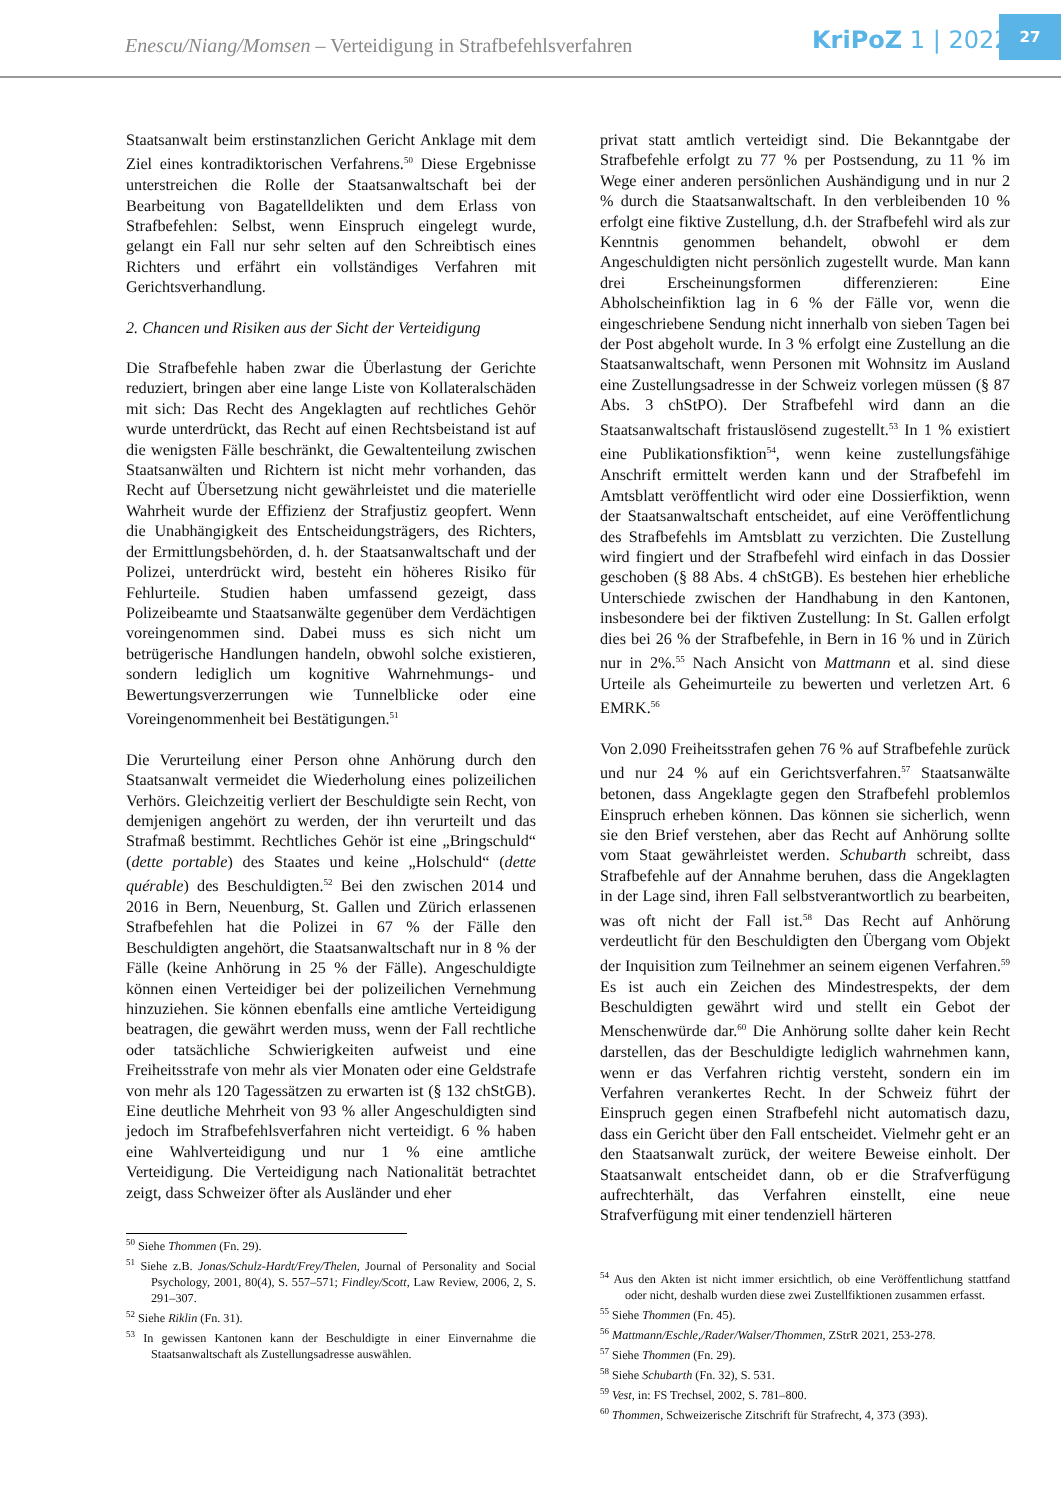Enescu/Niang/Momsen – Verteidigung in Strafbefehlsverfahren
KriPoZ 1 | 2022
27
Staatsanwalt beim erstinstanzlichen Gericht Anklage mit dem Ziel eines kontradiktorischen Verfahrens.<sup>50</sup> Diese Ergebnisse unterstreichen die Rolle der Staatsanwaltschaft bei der Bearbeitung von Bagatelldelikten und dem Erlass von Strafbefehlen: Selbst, wenn Einspruch eingelegt wurde, gelangt ein Fall nur sehr selten auf den Schreibtisch eines Richters und erfährt ein vollständiges Verfahren mit Gerichtsverhandlung.
2. Chancen und Risiken aus der Sicht der Verteidigung
Die Strafbefehle haben zwar die Überlastung der Gerichte reduziert, bringen aber eine lange Liste von Kollateralschäden mit sich: Das Recht des Angeklagten auf rechtliches Gehör wurde unterdrückt, das Recht auf einen Rechtsbeistand ist auf die wenigsten Fälle beschränkt, die Gewaltenteilung zwischen Staatsanwälten und Richtern ist nicht mehr vorhanden, das Recht auf Übersetzung nicht gewährleistet und die materielle Wahrheit wurde der Effizienz der Strafjustiz geopfert. Wenn die Unabhängigkeit des Entscheidungsträgers, des Richters, der Ermittlungsbehörden, d. h. der Staatsanwaltschaft und der Polizei, unterdrückt wird, besteht ein höheres Risiko für Fehlurteile. Studien haben umfassend gezeigt, dass Polizeibeamte und Staatsanwälte gegenüber dem Verdächtigen voreingenommen sind. Dabei muss es sich nicht um betrügerische Handlungen handeln, obwohl solche existieren, sondern lediglich um kognitive Wahrnehmungs- und Bewertungsverzerrungen wie Tunnelblicke oder eine Voreingenommenheit bei Bestätigungen.<sup>51</sup>
Die Verurteilung einer Person ohne Anhörung durch den Staatsanwalt vermeidet die Wiederholung eines polizeilichen Verhörs. Gleichzeitig verliert der Beschuldigte sein Recht, von demjenigen angehört zu werden, der ihn verurteilt und das Strafmaß bestimmt. Rechtliches Gehör ist eine „Bringschuld“ (dette portable) des Staates und keine „Holschuld“ (dette quérable) des Beschuldigten.<sup>52</sup> Bei den zwischen 2014 und 2016 in Bern, Neuenburg, St. Gallen und Zürich erlassenen Strafbefehlen hat die Polizei in 67 % der Fälle den Beschuldigten angehört, die Staatsanwaltschaft nur in 8 % der Fälle (keine Anhörung in 25 % der Fälle). Angeschuldigte können einen Verteidiger bei der polizeilichen Vernehmung hinzuziehen. Sie können ebenfalls eine amtliche Verteidigung beatragen, die gewährt werden muss, wenn der Fall rechtliche oder tatsächliche Schwierigkeiten aufweist und eine Freiheitsstrafe von mehr als vier Monaten oder eine Geldstrafe von mehr als 120 Tagessätzen zu erwarten ist (§ 132 chStGB). Eine deutliche Mehrheit von 93 % aller Angeschuldigten sind jedoch im Strafbefehlsverfahren nicht verteidigt. 6 % haben eine Wahlverteidigung und nur 1 % eine amtliche Verteidigung. Die Verteidigung nach Nationalität betrachtet zeigt, dass Schweizer öfter als Ausländer und eher
<sup>50</sup> Siehe Thommen (Fn. 29).
<sup>51</sup> Siehe z.B. Jonas/Schulz-Hardt/Frey/Thelen, Journal of Personality and Social Psychology, 2001, 80(4), S. 557–571; Findley/Scott, Law Review, 2006, 2, S. 291–307.
<sup>52</sup> Siehe Riklin (Fn. 31).
<sup>53</sup> In gewissen Kantonen kann der Beschuldigte in einer Einvernahme die Staatsanwaltschaft als Zustellungsadresse auswählen.
privat statt amtlich verteidigt sind. Die Bekanntgabe der Strafbefehle erfolgt zu 77 % per Postsendung, zu 11 % im Wege einer anderen persönlichen Aushändigung und in nur 2 % durch die Staatsanwaltschaft. In den verbleibenden 10 % erfolgt eine fiktive Zustellung, d.h. der Strafbefehl wird als zur Kenntnis genommen behandelt, obwohl er dem Angeschuldigten nicht persönlich zugestellt wurde. Man kann drei Erscheinungsformen differenzieren: Eine Abholscheinfiktion lag in 6 % der Fälle vor, wenn die eingeschriebene Sendung nicht innerhalb von sieben Tagen bei der Post abgeholt wurde. In 3 % erfolgt eine Zustellung an die Staatsanwaltschaft, wenn Personen mit Wohnsitz im Ausland eine Zustellungsadresse in der Schweiz vorlegen müssen (§ 87 Abs. 3 chStPO). Der Strafbefehl wird dann an die Staatsanwaltschaft fristauslösend zugestellt.<sup>53</sup> In 1 % existiert eine Publikationsfiktion<sup>54</sup>, wenn keine zustellungsfähige Anschrift ermittelt werden kann und der Strafbefehl im Amtsblatt veröffentlicht wird oder eine Dossierfiktion, wenn der Staatsanwaltschaft entscheidet, auf eine Veröffentlichung des Strafbefehls im Amtsblatt zu verzichten. Die Zustellung wird fingiert und der Strafbefehl wird einfach in das Dossier geschoben (§ 88 Abs. 4 chStGB). Es bestehen hier erhebliche Unterschiede zwischen der Handhabung in den Kantonen, insbesondere bei der fiktiven Zustellung: In St. Gallen erfolgt dies bei 26 % der Strafbefehle, in Bern in 16 % und in Zürich nur in 2%.<sup>55</sup> Nach Ansicht von Mattmann et al. sind diese Urteile als Geheimurteile zu bewerten und verletzen Art. 6 EMRK.<sup>56</sup>
Von 2.090 Freiheitsstrafen gehen 76 % auf Strafbefehle zurück und nur 24 % auf ein Gerichtsverfahren.<sup>57</sup> Staatsanwälte betonen, dass Angeklagte gegen den Strafbefehl problemlos Einspruch erheben können. Das können sie sicherlich, wenn sie den Brief verstehen, aber das Recht auf Anhörung sollte vom Staat gewährleistet werden. Schubarth schreibt, dass Strafbefehle auf der Annahme beruhen, dass die Angeklagten in der Lage sind, ihren Fall selbstverantwortlich zu bearbeiten, was oft nicht der Fall ist.<sup>58</sup> Das Recht auf Anhörung verdeutlicht für den Beschuldigten den Übergang vom Objekt der Inquisition zum Teilnehmer an seinem eigenen Verfahren.<sup>59</sup> Es ist auch ein Zeichen des Mindestrespekts, der dem Beschuldigten gewährt wird und stellt ein Gebot der Menschenwürde dar.<sup>60</sup> Die Anhörung sollte daher kein Recht darstellen, das der Beschuldigte lediglich wahrnehmen kann, wenn er das Verfahren richtig versteht, sondern ein im Verfahren verankertes Recht. In der Schweiz führt der Einspruch gegen einen Strafbefehl nicht automatisch dazu, dass ein Gericht über den Fall entscheidet. Vielmehr geht er an den Staatsanwalt zurück, der weitere Beweise einholt. Der Staatsanwalt entscheidet dann, ob er die Strafverfügung aufrechterhält, das Verfahren einstellt, eine neue Strafverfügung mit einer tendenziell härteren
<sup>54</sup> Aus den Akten ist nicht immer ersichtlich, ob eine Veröffentlichung stattfand oder nicht, deshalb wurden diese zwei Zustellfiktionen zusammen erfasst.
<sup>55</sup> Siehe Thommen (Fn. 45).
<sup>56</sup> Mattmann/Eschle,/Rader/Walser/Thommen, ZStrR 2021, 253-278.
<sup>57</sup> Siehe Thommen (Fn. 29).
<sup>58</sup> Siehe Schubarth (Fn. 32), S. 531.
<sup>59</sup> Vest, in: FS Trechsel, 2002, S. 781–800.
<sup>60</sup> Thommen, Schweizerische Zitschrift für Strafrecht, 4, 373 (393).